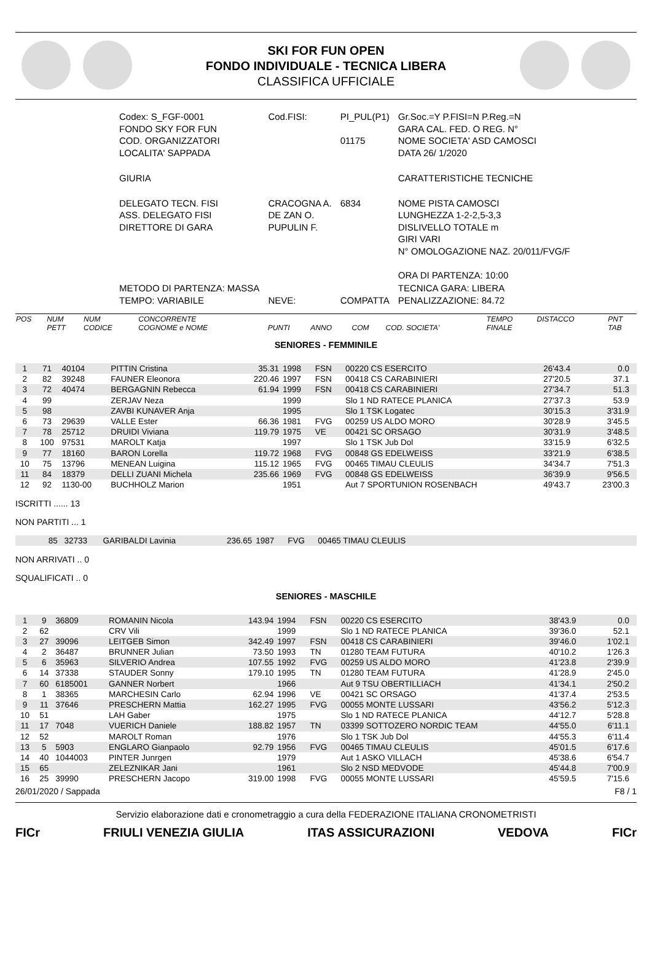SKI FOR FUN OPEN
FONDO INDIVIDUALE - TECNICA LIBERA
CLASSIFICA UFFICIALE
| Codex: S_FGF-0001 FONDO SKY FOR FUN COD. ORGANIZZATORI LOCALITA' SAPPADA | Cod.FISI: | PI_PUL(P1) 01175 | Gr.Soc.=Y P.FISI=N P.Reg.=N GARA CAL. FED. O REG. N° NOME SOCIETA' ASD CAMOSCI DATA 26/ 1/2020 |
| GIURIA | | | CARATTERISTICHE TECNICHE |
| DELEGATO TECN. FISI ASS. DELEGATO FISI DIRETTORE DI GARA | CRACOGNA A. DE ZAN O. PUPULIN F. | 6834 | NOME PISTA CAMOSCI LUNGHEZZA 1-2-2,5-3,3 DISLIVELLO TOTALE m GIRI VARI N° OMOLOGAZIONE NAZ. 20/011/FVG/F ORA DI PARTENZA: 10:00 |
| METODO DI PARTENZA: MASSA TEMPO: VARIABILE | NEVE: | COMPATTA | TECNICA GARA: LIBERA PENALIZZAZIONE: 84.72 |
| POS | NUM PETT | NUM CODICE | CONCORRENTE COGNOME e NOME | PUNTI | ANNO | COM | COD. SOCIETA' | TEMPO FINALE | DISTACCO | PNT TAB |
| --- | --- | --- | --- | --- | --- | --- | --- | --- | --- | --- |
SENIORES - FEMMINILE
| 1 | 71 | 40104 | PITTIN Cristina | 35.31 | 1998 | FSN | 00220 CS ESERCITO | 26'43.4 | 0.0 | |
| 2 | 82 | 39248 | FAUNER Eleonora | 220.46 | 1997 | FSN | 00418 CS CARABINIERI | 27'20.5 | 37.1 | |
| 3 | 72 | 40474 | BERGAGNIN Rebecca | 61.94 | 1999 | FSN | 00418 CS CARABINIERI | 27'34.7 | 51.3 | |
| 4 | 99 | | ZERJAV Neza | | 1999 | | Slo 1 ND RATECE PLANICA | 27'37.3 | 53.9 | |
| 5 | 98 | | ZAVBI KUNAVER Anja | | 1995 | | Slo 1 TSK Logatec | 30'15.3 | 3'31.9 | |
| 6 | 73 | 29639 | VALLE Ester | 66.36 | 1981 | FVG | 00259 US ALDO MORO | 30'28.9 | 3'45.5 | |
| 7 | 78 | 25712 | DRUIDI Viviana | 119.79 | 1975 | VE | 00421 SC ORSAGO | 30'31.9 | 3'48.5 | |
| 8 | 100 | 97531 | MAROLT Katja | | 1997 | | Slo 1 TSK Jub Dol | 33'15.9 | 6'32.5 | |
| 9 | 77 | 18160 | BARON Lorella | 119.72 | 1968 | FVG | 00848 GS EDELWEISS | 33'21.9 | 6'38.5 | |
| 10 | 75 | 13796 | MENEAN Luigina | 115.12 | 1965 | FVG | 00465 TIMAU CLEULIS | 34'34.7 | 7'51.3 | |
| 11 | 84 | 18379 | DELLI ZUANI Michela | 235.66 | 1969 | FVG | 00848 GS EDELWEISS | 36'39.9 | 9'56.5 | |
| 12 | 92 | 1130-00 | BUCHHOLZ Marion | | 1951 | | Aut 7 SPORTUNION ROSENBACH | 49'43.7 | 23'00.3 | |
ISCRITTI ...... 13
NON PARTITI ... 1
| | 85 | 32733 | GARIBALDI Lavinia | 236.65 | 1987 | FVG | 00465 TIMAU CLEULIS | |
NON ARRIVATI .. 0
SQUALIFICATI .. 0
SENIORES - MASCHILE
| 1 | 9 | 36809 | ROMANIN Nicola | 143.94 | 1994 | FSN | 00220 CS ESERCITO | 38'43.9 | 0.0 | |
| 2 | 62 | | CRV Vili | | 1999 | | Slo 1 ND RATECE PLANICA | 39'36.0 | 52.1 | |
| 3 | 27 | 39096 | LEITGEB Simon | 342.49 | 1997 | FSN | 00418 CS CARABINIERI | 39'46.0 | 1'02.1 | |
| 4 | 2 | 36487 | BRUNNER Julian | 73.50 | 1993 | TN | 01280 TEAM FUTURA | 40'10.2 | 1'26.3 | |
| 5 | 6 | 35963 | SILVERIO Andrea | 107.55 | 1992 | FVG | 00259 US ALDO MORO | 41'23.8 | 2'39.9 | |
| 6 | 14 | 37338 | STAUDER Sonny | 179.10 | 1995 | TN | 01280 TEAM FUTURA | 41'28.9 | 2'45.0 | |
| 7 | 60 | 6185001 | GANNER Norbert | | 1966 | | Aut 9 TSU OBERTILLIACH | 41'34.1 | 2'50.2 | |
| 8 | 1 | 38365 | MARCHESIN Carlo | 62.94 | 1996 | VE | 00421 SC ORSAGO | 41'37.4 | 2'53.5 | |
| 9 | 11 | 37646 | PRESCHERN Mattia | 162.27 | 1995 | FVG | 00055 MONTE LUSSARI | 43'56.2 | 5'12.3 | |
| 10 | 51 | | LAH Gaber | | 1975 | | Slo 1 ND RATECE PLANICA | 44'12.7 | 5'28.8 | |
| 11 | 17 | 7048 | VUERICH Daniele | 188.82 | 1957 | TN | 03399 SOTTOZERO NORDIC TEAM | 44'55.0 | 6'11.1 | |
| 12 | 52 | | MAROLT Roman | | 1976 | | Slo 1 TSK Jub Dol | 44'55.3 | 6'11.4 | |
| 13 | 5 | 5903 | ENGLARO Gianpaolo | 92.79 | 1956 | FVG | 00465 TIMAU CLEULIS | 45'01.5 | 6'17.6 | |
| 14 | 40 | 1044003 | PINTER Junrgen | | 1979 | | Aut 1 ASKO VILLACH | 45'38.6 | 6'54.7 | |
| 15 | 65 | | ZELEZNIKAR Jani | | 1961 | | Slo 2 NSD MEDVODE | 45'44.8 | 7'00.9 | |
| 16 | 25 | 39990 | PRESCHERN Jacopo | 319.00 | 1998 | FVG | 00055 MONTE LUSSARI | 45'59.5 | 7'15.6 | |
26/01/2020 / Sappada F8 / 1
Servizio elaborazione dati e cronometraggio a cura della FEDERAZIONE ITALIANA CRONOMETRISTI
FICr FRIULI VENEZIA GIULIA ITAS ASSICURAZIONI VEDOVA FICr